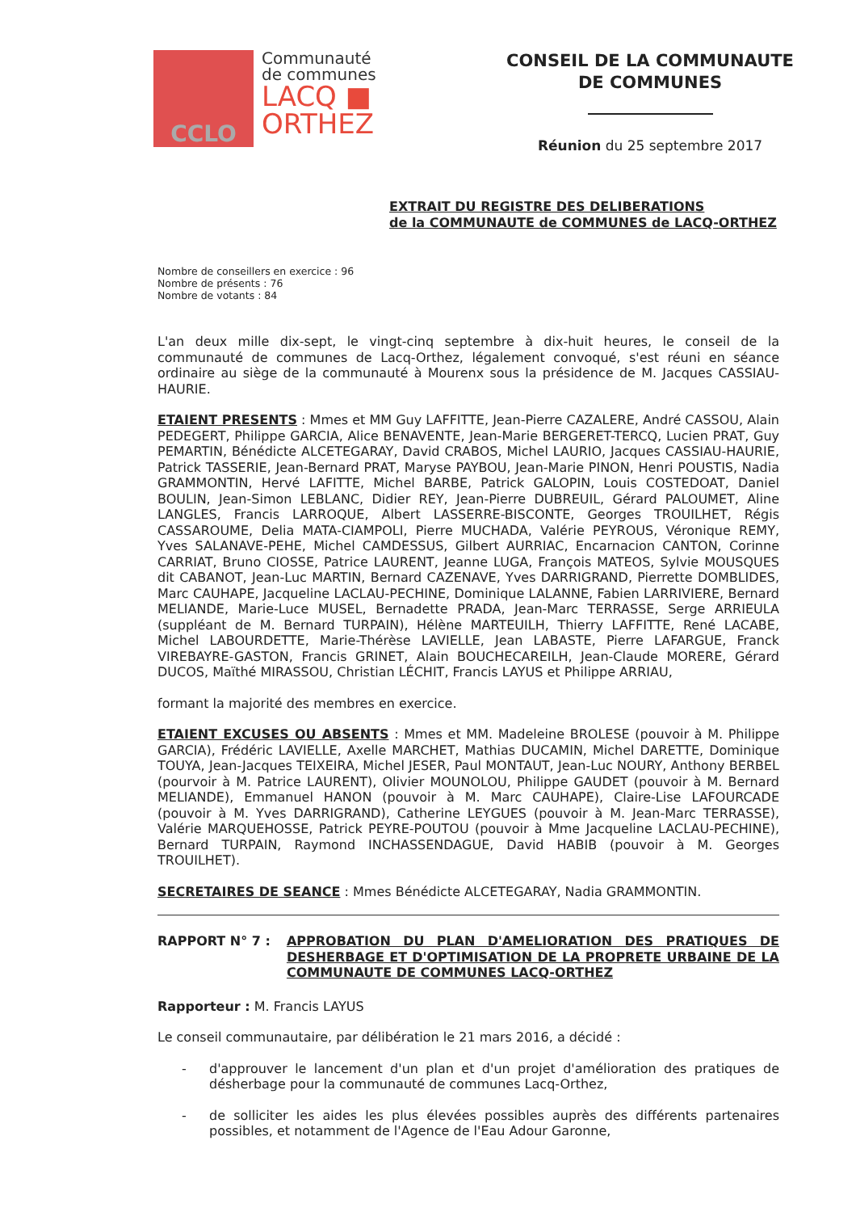CCLO
Communauté
de communes
LACQ ■
ORTHEZ
CONSEIL DE LA COMMUNAUTE
DE COMMUNES
Réunion du 25 septembre 2017
EXTRAIT DU REGISTRE DES DELIBERATIONS
de la COMMUNAUTE de COMMUNES de LACQ-ORTHEZ
Nombre de conseillers en exercice : 96
Nombre de présents : 76
Nombre de votants : 84
L'an deux mille dix-sept, le vingt-cinq septembre à dix-huit heures, le conseil de la communauté de communes de Lacq-Orthez, légalement convoqué, s'est réuni en séance ordinaire au siège de la communauté à Mourenx sous la présidence de M. Jacques CASSIAU-HAURIE.
ETAIENT PRESENTS : Mmes et MM Guy LAFFITTE, Jean-Pierre CAZALERE, André CASSOU, Alain PEDEGERT, Philippe GARCIA, Alice BENAVENTE, Jean-Marie BERGERET-TERCQ, Lucien PRAT, Guy PEMARTIN, Bénédicte ALCETEGARAY, David CRABOS, Michel LAURIO, Jacques CASSIAU-HAURIE, Patrick TASSERIE, Jean-Bernard PRAT, Maryse PAYBOU, Jean-Marie PINON, Henri POUSTIS, Nadia GRAMMONTIN, Hervé LAFITTE, Michel BARBE, Patrick GALOPIN, Louis COSTEDOAT, Daniel BOULIN, Jean-Simon LEBLANC, Didier REY, Jean-Pierre DUBREUIL, Gérard PALOUMET, Aline LANGLES, Francis LARROQUE, Albert LASSERRE-BISCONTE, Georges TROUILHET, Régis CASSAROUME, Delia MATA-CIAMPOLI, Pierre MUCHADA, Valérie PEYROUS, Véronique REMY, Yves SALANAVE-PEHE, Michel CAMDESSUS, Gilbert AURRIAC, Encarnacion CANTON, Corinne CARRIAT, Bruno CIOSSE, Patrice LAURENT, Jeanne LUGA, François MATEOS, Sylvie MOUSQUES dit CABANOT, Jean-Luc MARTIN, Bernard CAZENAVE, Yves DARRIGRAND, Pierrette DOMBLIDES, Marc CAUHAPE, Jacqueline LACLAU-PECHINE, Dominique LALANNE, Fabien LARRIVIERE, Bernard MELIANDE, Marie-Luce MUSEL, Bernadette PRADA, Jean-Marc TERRASSE, Serge ARRIEULA (suppléant de M. Bernard TURPAIN), Hélène MARTEUILH, Thierry LAFFITTE, René LACABE, Michel LABOURDETTE, Marie-Thérèse LAVIELLE, Jean LABASTE, Pierre LAFARGUE, Franck VIREBAYRE-GASTON, Francis GRINET, Alain BOUCHECAREILH, Jean-Claude MORERE, Gérard DUCOS, Maïthé MIRASSOU, Christian LÉCHIT, Francis LAYUS et Philippe ARRIAU,
formant la majorité des membres en exercice.
ETAIENT EXCUSES OU ABSENTS : Mmes et MM. Madeleine BROLESE (pouvoir à M. Philippe GARCIA), Frédéric LAVIELLE, Axelle MARCHET, Mathias DUCAMIN, Michel DARETTE, Dominique TOUYA, Jean-Jacques TEIXEIRA, Michel JESER, Paul MONTAUT, Jean-Luc NOURY, Anthony BERBEL (pourvoir à M. Patrice LAURENT), Olivier MOUNOLOU, Philippe GAUDET (pouvoir à M. Bernard MELIANDE), Emmanuel HANON (pouvoir à M. Marc CAUHAPE), Claire-Lise LAFOURCADE (pouvoir à M. Yves DARRIGRAND), Catherine LEYGUES (pouvoir à M. Jean-Marc TERRASSE), Valérie MARQUEHOSSE, Patrick PEYRE-POUTOU (pouvoir à Mme Jacqueline LACLAU-PECHINE), Bernard TURPAIN, Raymond INCHASSENDAGUE, David HABIB (pouvoir à M. Georges TROUILHET).
SECRETAIRES DE SEANCE : Mmes Bénédicte ALCETEGARAY, Nadia GRAMMONTIN.
RAPPORT N° 7 : APPROBATION DU PLAN D'AMELIORATION DES PRATIQUES DE DESHERBAGE ET D'OPTIMISATION DE LA PROPRETE URBAINE DE LA COMMUNAUTE DE COMMUNES LACQ-ORTHEZ
Rapporteur : M. Francis LAYUS
Le conseil communautaire, par délibération le 21 mars 2016, a décidé :
- d'approuver le lancement d'un plan et d'un projet d'amélioration des pratiques de désherbage pour la communauté de communes Lacq-Orthez,
- de solliciter les aides les plus élevées possibles auprès des différents partenaires possibles, et notamment de l'Agence de l'Eau Adour Garonne,